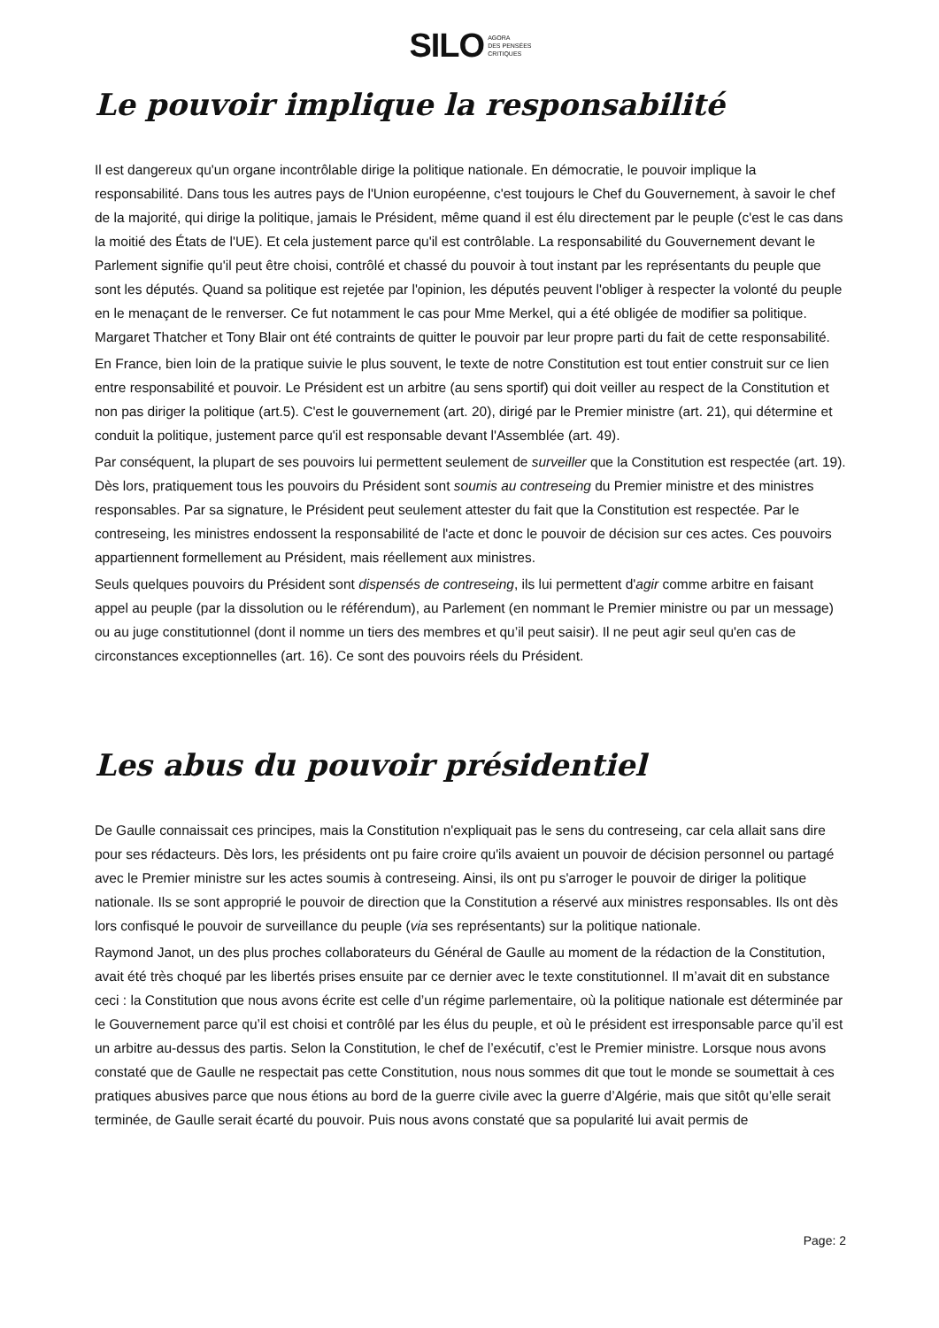SILO AGORA
DES PENSÉES
CRITIQUES
Le pouvoir implique la responsabilité
Il est dangereux qu'un organe incontrôlable dirige la politique nationale. En démocratie, le pouvoir implique la responsabilité. Dans tous les autres pays de l'Union européenne, c'est toujours le Chef du Gouvernement, à savoir le chef de la majorité, qui dirige la politique, jamais le Président, même quand il est élu directement par le peuple (c'est le cas dans la moitié des États de l'UE). Et cela justement parce qu'il est contrôlable. La responsabilité du Gouvernement devant le Parlement signifie qu'il peut être choisi, contrôlé et chassé du pouvoir à tout instant par les représentants du peuple que sont les députés. Quand sa politique est rejetée par l'opinion, les députés peuvent l'obliger à respecter la volonté du peuple en le menaçant de le renverser. Ce fut notamment le cas pour Mme Merkel, qui a été obligée de modifier sa politique. Margaret Thatcher et Tony Blair ont été contraints de quitter le pouvoir par leur propre parti du fait de cette responsabilité.
En France, bien loin de la pratique suivie le plus souvent, le texte de notre Constitution est tout entier construit sur ce lien entre responsabilité et pouvoir. Le Président est un arbitre (au sens sportif) qui doit veiller au respect de la Constitution et non pas diriger la politique (art.5). C'est le gouvernement (art. 20), dirigé par le Premier ministre (art. 21), qui détermine et conduit la politique, justement parce qu'il est responsable devant l'Assemblée (art. 49).
Par conséquent, la plupart de ses pouvoirs lui permettent seulement de surveiller que la Constitution est respectée (art. 19). Dès lors, pratiquement tous les pouvoirs du Président sont soumis au contreseing du Premier ministre et des ministres responsables. Par sa signature, le Président peut seulement attester du fait que la Constitution est respectée. Par le contreseing, les ministres endossent la responsabilité de l'acte et donc le pouvoir de décision sur ces actes. Ces pouvoirs appartiennent formellement au Président, mais réellement aux ministres.
Seuls quelques pouvoirs du Président sont dispensés de contreseing, ils lui permettent d'agir comme arbitre en faisant appel au peuple (par la dissolution ou le référendum), au Parlement (en nommant le Premier ministre ou par un message) ou au juge constitutionnel (dont il nomme un tiers des membres et qu’il peut saisir). Il ne peut agir seul qu'en cas de circonstances exceptionnelles (art. 16). Ce sont des pouvoirs réels du Président.
Les abus du pouvoir présidentiel
De Gaulle connaissait ces principes, mais la Constitution n'expliquait pas le sens du contreseing, car cela allait sans dire pour ses rédacteurs. Dès lors, les présidents ont pu faire croire qu'ils avaient un pouvoir de décision personnel ou partagé avec le Premier ministre sur les actes soumis à contreseing. Ainsi, ils ont pu s'arroger le pouvoir de diriger la politique nationale. Ils se sont approprié le pouvoir de direction que la Constitution a réservé aux ministres responsables. Ils ont dès lors confisqué le pouvoir de surveillance du peuple (via ses représentants) sur la politique nationale.
Raymond Janot, un des plus proches collaborateurs du Général de Gaulle au moment de la rédaction de la Constitution, avait été très choqué par les libertés prises ensuite par ce dernier avec le texte constitutionnel. Il m’avait dit en substance ceci : la Constitution que nous avons écrite est celle d’un régime parlementaire, où la politique nationale est déterminée par le Gouvernement parce qu’il est choisi et contrôlé par les élus du peuple, et où le président est irresponsable parce qu’il est un arbitre au-dessus des partis. Selon la Constitution, le chef de l’exécutif, c’est le Premier ministre. Lorsque nous avons constaté que de Gaulle ne respectait pas cette Constitution, nous nous sommes dit que tout le monde se soumettait à ces pratiques abusives parce que nous étions au bord de la guerre civile avec la guerre d’Algérie, mais que sitôt qu’elle serait terminée, de Gaulle serait écarté du pouvoir. Puis nous avons constaté que sa popularité lui avait permis de
Page: 2